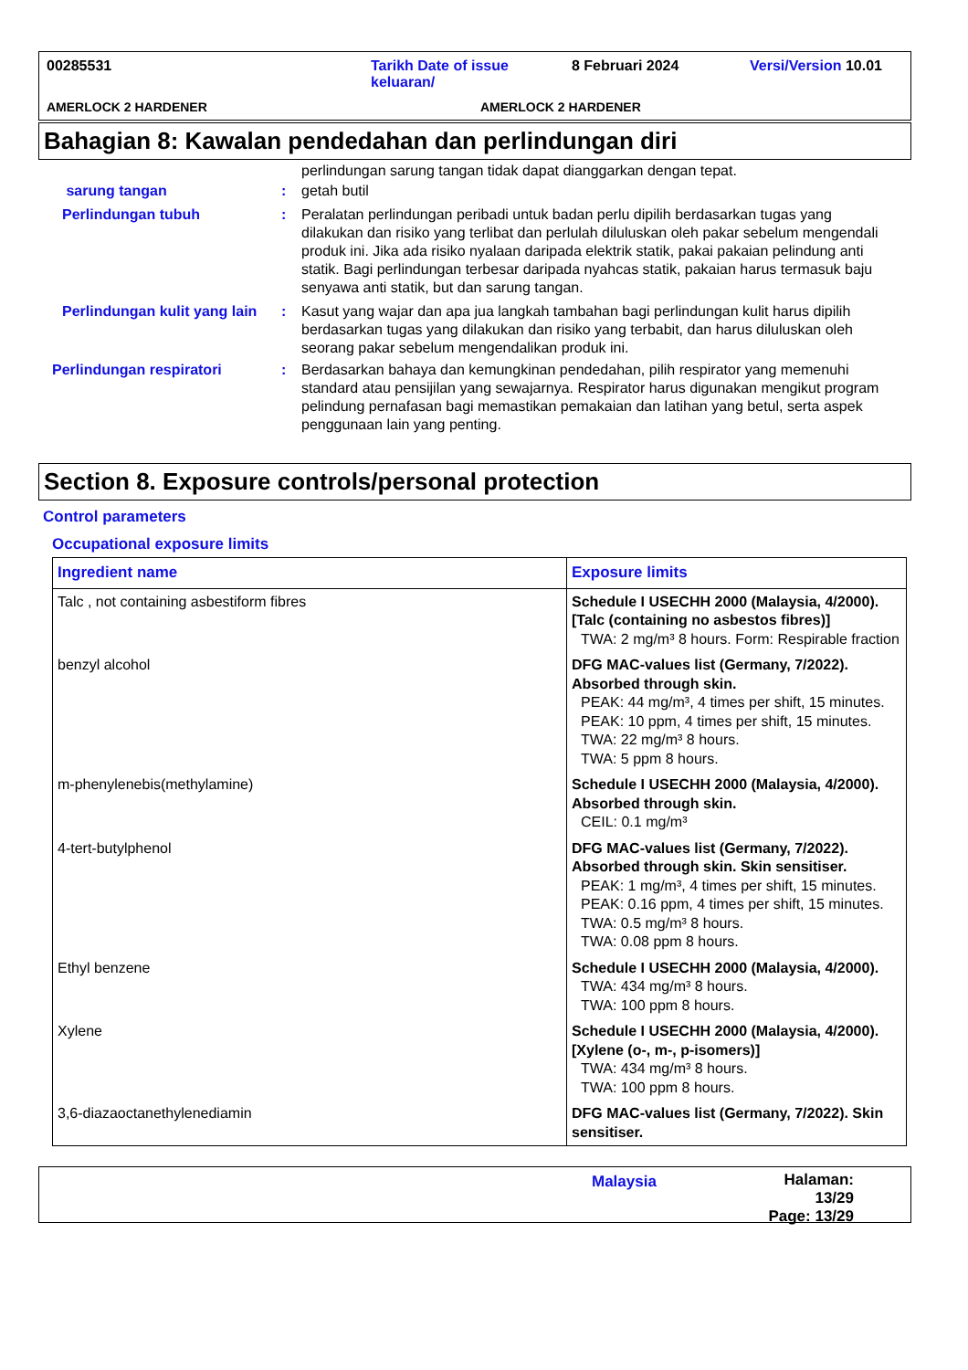00285531 Tarikh Date of issue
keluaran/ 8 Februari 2024 Versi/Version 10.01
AMERLOCK 2 HARDENER AMERLOCK 2 HARDENER
Bahagian 8: Kawalan pendedahan dan perlindungan diri
perlindungan sarung tangan tidak dapat dianggarkan dengan tepat.
sarung tangan: getah butil
Perlindungan tubuh: Peralatan perlindungan peribadi untuk badan perlu dipilih berdasarkan tugas yang dilakukan dan risiko yang terlibat dan perlulah diluluskan oleh pakar sebelum mengendali produk ini. Jika ada risiko nyalaan daripada elektrik statik, pakai pakaian pelindung anti statik. Bagi perlindungan terbesar daripada nyahcas statik, pakaian harus termasuk baju senyawa anti statik, but dan sarung tangan.
Perlindungan kulit yang lain: Kasut yang wajar dan apa jua langkah tambahan bagi perlindungan kulit harus dipilih berdasarkan tugas yang dilakukan dan risiko yang terbabit, dan harus diluluskan oleh seorang pakar sebelum mengendalikan produk ini.
Perlindungan respiratori: Berdasarkan bahaya dan kemungkinan pendedahan, pilih respirator yang memenuhi standard atau pensijilan yang sewajarnya. Respirator harus digunakan mengikut program pelindung pernafasan bagi memastikan pemakaian dan latihan yang betul, serta aspek penggunaan lain yang penting.
Section 8. Exposure controls/personal protection
Control parameters
Occupational exposure limits
| Ingredient name | Exposure limits |
| --- | --- |
| Talc , not containing asbestiform fibres | Schedule I USECHH 2000 (Malaysia, 4/2000). [Talc (containing no asbestos fibres)] TWA: 2 mg/m³ 8 hours. Form: Respirable fraction |
| benzyl alcohol | DFG MAC-values list (Germany, 7/2022). Absorbed through skin. PEAK: 44 mg/m³, 4 times per shift, 15 minutes. PEAK: 10 ppm, 4 times per shift, 15 minutes. TWA: 22 mg/m³ 8 hours. TWA: 5 ppm 8 hours. |
| m-phenylenebis(methylamine) | Schedule I USECHH 2000 (Malaysia, 4/2000). Absorbed through skin. CEIL: 0.1 mg/m³ |
| 4-tert-butylphenol | DFG MAC-values list (Germany, 7/2022). Absorbed through skin. Skin sensitiser. PEAK: 1 mg/m³, 4 times per shift, 15 minutes. PEAK: 0.16 ppm, 4 times per shift, 15 minutes. TWA: 0.5 mg/m³ 8 hours. TWA: 0.08 ppm 8 hours. |
| Ethyl benzene | Schedule I USECHH 2000 (Malaysia, 4/2000). TWA: 434 mg/m³ 8 hours. TWA: 100 ppm 8 hours. |
| Xylene | Schedule I USECHH 2000 (Malaysia, 4/2000). [Xylene (o-, m-, p-isomers)] TWA: 434 mg/m³ 8 hours. TWA: 100 ppm 8 hours. |
| 3,6-diazaoctanethylenediamin | DFG MAC-values list (Germany, 7/2022). Skin sensitiser. |
Malaysia Halaman: 13/29
Page: 13/29